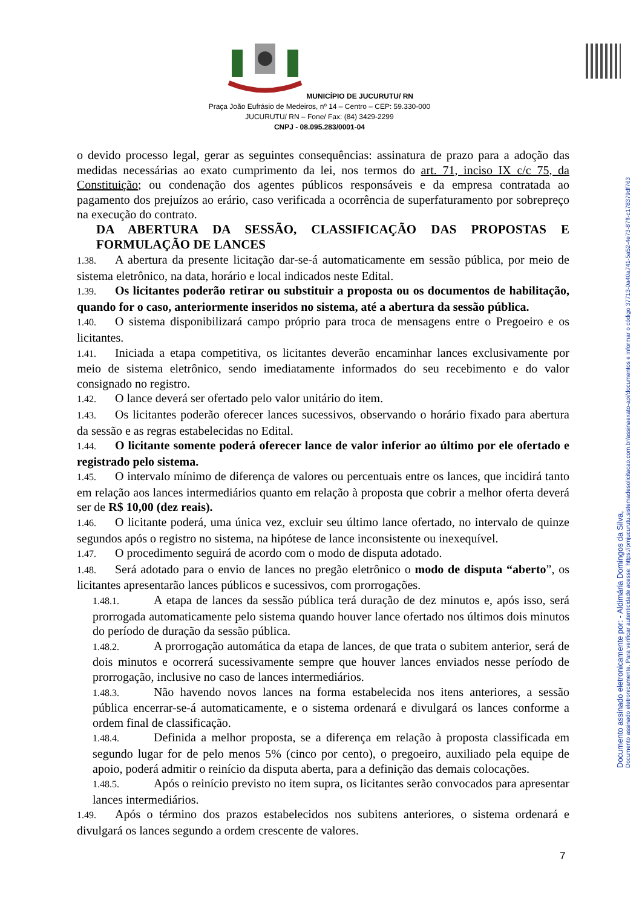MUNICÍPIO DE JUCURUTU/ RN
Praça João Eufrásio de Medeiros, nº 14 – Centro – CEP: 59.330-000
JUCURUTU/ RN – Fone/ Fax: (84) 3429-2299
CNPJ - 08.095.283/0001-04
o devido processo legal, gerar as seguintes consequências: assinatura de prazo para a adoção das medidas necessárias ao exato cumprimento da lei, nos termos do art. 71, inciso IX c/c 75, da Constituição; ou condenação dos agentes públicos responsáveis e da empresa contratada ao pagamento dos prejuízos ao erário, caso verificada a ocorrência de superfaturamento por sobrepreço na execução do contrato.
DA ABERTURA DA SESSÃO, CLASSIFICAÇÃO DAS PROPOSTAS E FORMULAÇÃO DE LANCES
1.38. A abertura da presente licitação dar-se-á automaticamente em sessão pública, por meio de sistema eletrônico, na data, horário e local indicados neste Edital.
1.39. Os licitantes poderão retirar ou substituir a proposta ou os documentos de habilitação, quando for o caso, anteriormente inseridos no sistema, até a abertura da sessão pública.
1.40. O sistema disponibilizará campo próprio para troca de mensagens entre o Pregoeiro e os licitantes.
1.41. Iniciada a etapa competitiva, os licitantes deverão encaminhar lances exclusivamente por meio de sistema eletrônico, sendo imediatamente informados do seu recebimento e do valor consignado no registro.
1.42. O lance deverá ser ofertado pelo valor unitário do item.
1.43. Os licitantes poderão oferecer lances sucessivos, observando o horário fixado para abertura da sessão e as regras estabelecidas no Edital.
1.44. O licitante somente poderá oferecer lance de valor inferior ao último por ele ofertado e registrado pelo sistema.
1.45. O intervalo mínimo de diferença de valores ou percentuais entre os lances, que incidirá tanto em relação aos lances intermediários quanto em relação à proposta que cobrir a melhor oferta deverá ser de R$ 10,00 (dez reais).
1.46. O licitante poderá, uma única vez, excluir seu último lance ofertado, no intervalo de quinze segundos após o registro no sistema, na hipótese de lance inconsistente ou inexequível.
1.47. O procedimento seguirá de acordo com o modo de disputa adotado.
1.48. Será adotado para o envio de lances no pregão eletrônico o modo de disputa “aberto”, os licitantes apresentarão lances públicos e sucessivos, com prorrogações.
1.48.1. A etapa de lances da sessão pública terá duração de dez minutos e, após isso, será prorrogada automaticamente pelo sistema quando houver lance ofertado nos últimos dois minutos do período de duração da sessão pública.
1.48.2. A prorrogação automática da etapa de lances, de que trata o subitem anterior, será de dois minutos e ocorrerá sucessivamente sempre que houver lances enviados nesse período de prorrogação, inclusive no caso de lances intermediários.
1.48.3. Não havendo novos lances na forma estabelecida nos itens anteriores, a sessão pública encerrar-se-á automaticamente, e o sistema ordenará e divulgará os lances conforme a ordem final de classificação.
1.48.4. Definida a melhor proposta, se a diferença em relação à proposta classificada em segundo lugar for de pelo menos 5% (cinco por cento), o pregoeiro, auxiliado pela equipe de apoio, poderá admitir o reinício da disputa aberta, para a definição das demais colocações.
1.48.5. Após o reinício previsto no item supra, os licitantes serão convocados para apresentar lances intermediários.
1.49. Após o término dos prazos estabelecidos nos subitens anteriores, o sistema ordenará e divulgará os lances segundo a ordem crescente de valores.
7
Documento assinado eletronicamente por: - Aldimária Domingos da Silva,
Documento assinado eletronicamente. Para verificar autenticidade acesse: https://pmjucurutu.sistemadesolicitacao.com.br/assinaexato-api/documentos e informar o código 37713-0a40a741-5a52-4e73-87ff-c178379df763